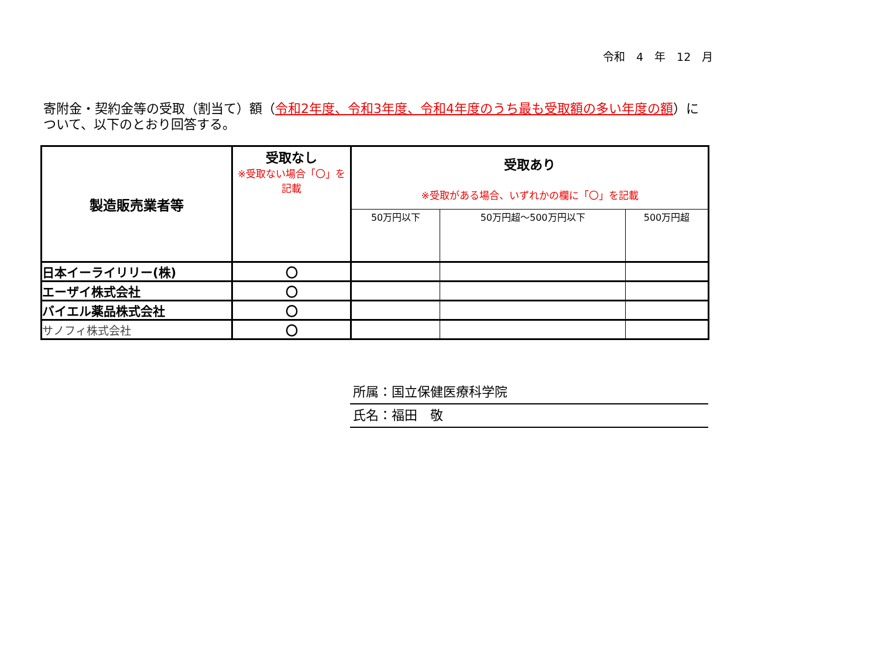令和　4　年　12　月
寄附金・契約金等の受取（割当て）額（令和2年度、令和3年度、令和4年度のうち最も受取額の多い年度の額）について、以下のとおり回答する。
| 製造販売業者等 | 受取なし ※受取ない場合「〇」を記載 | 受取あり ※受取がある場合、いずれかの欄に「〇」を記載 | | |
| --- | --- | --- | --- | --- |
| | | 50万円以下 | 50万円超～500万円以下 | 500万円超 |
| 日本イーライリリー(株) | 〇 | | | |
| エーザイ株式会社 | 〇 | | | |
| バイエル薬品株式会社 | 〇 | | | |
| サノフィ株式会社 | 〇 | | | |
所属：国立保健医療科学院
氏名：福田　敬